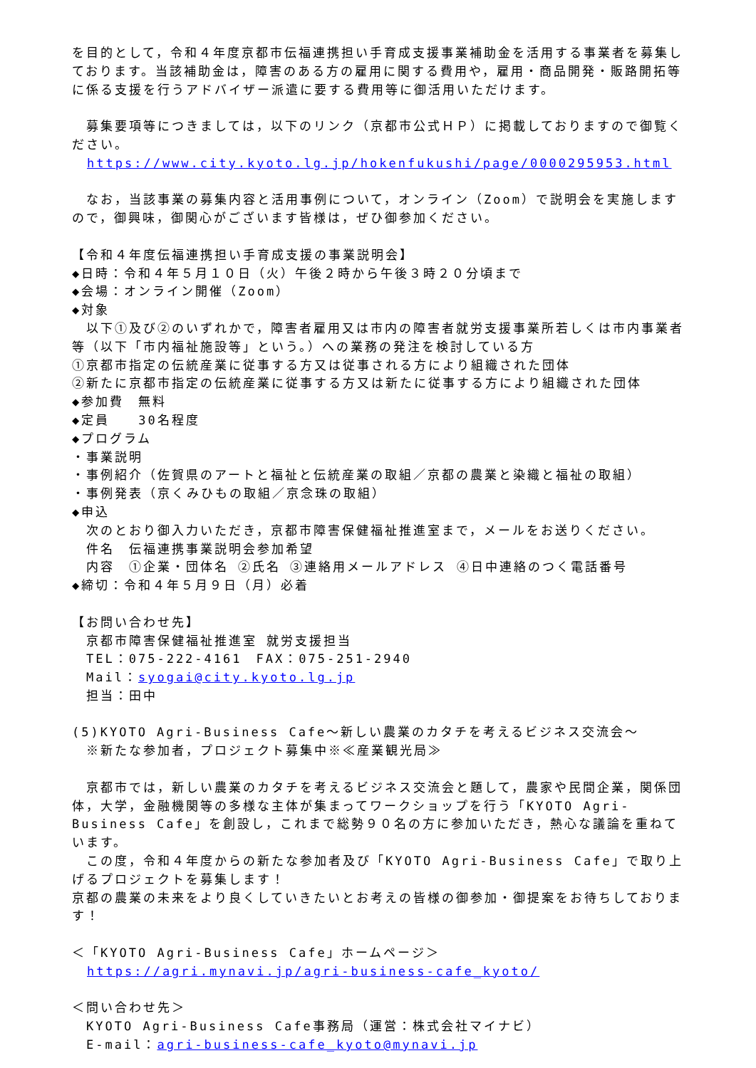を目的として，令和４年度京都市伝福連携担い手育成支援事業補助金を活用する事業者を募集しております。当該補助金は，障害のある方の雇用に関する費用や，雇用・商品開発・販路開拓等に係る支援を行うアドバイザー派遣に要する費用等に御活用いただけます。
　募集要項等につきましては，以下のリンク（京都市公式ＨＰ）に掲載しておりますので御覧ください。
https://www.city.kyoto.lg.jp/hokenfukushi/page/0000295953.html
　なお，当該事業の募集内容と活用事例について，オンライン（Zoom）で説明会を実施しますので，御興味，御関心がございます皆様は，ぜひ御参加ください。
【令和４年度伝福連携担い手育成支援の事業説明会】
◆日時：令和４年５月１０日（火）午後２時から午後３時２０分頃まで
◆会場：オンライン開催（Zoom）
◆対象
　以下①及び②のいずれかで，障害者雇用又は市内の障害者就労支援事業所若しくは市内事業者等（以下「市内福祉施設等」という。）への業務の発注を検討している方
①京都市指定の伝統産業に従事する方又は従事される方により組織された団体
②新たに京都市指定の伝統産業に従事する方又は新たに従事する方により組織された団体
◆参加費　無料
◆定員　　30名程度
◆プログラム
・事業説明
・事例紹介（佐賀県のアートと福祉と伝統産業の取組／京都の農業と染織と福祉の取組）
・事例発表（京くみひもの取組／京念珠の取組）
◆申込
　次のとおり御入力いただき，京都市障害保健福祉推進室まで，メールをお送りください。
　件名　伝福連携事業説明会参加希望
　内容　①企業・団体名 ②氏名 ③連絡用メールアドレス ④日中連絡のつく電話番号
◆締切：令和４年５月９日（月）必着
【お問い合わせ先】
　京都市障害保健福祉推進室 就労支援担当
　TEL：075-222-4161　FAX：075-251-2940
　Mail：syogai@city.kyoto.lg.jp
　担当：田中
(5)KYOTO Agri-Business Cafe～新しい農業のカタチを考えるビジネス交流会～
　※新たな参加者，プロジェクト募集中※≪産業観光局≫
　京都市では，新しい農業のカタチを考えるビジネス交流会と題して，農家や民間企業，関係団体，大学，金融機関等の多様な主体が集まってワークショップを行う「KYOTO Agri-Business Cafe」を創設し，これまで総勢９０名の方に参加いただき，熱心な議論を重ねています。
　この度，令和４年度からの新たな参加者及び「KYOTO Agri-Business Cafe」で取り上げるプロジェクトを募集します！
京都の農業の未来をより良くしていきたいとお考えの皆様の御参加・御提案をお待ちしております！
＜「KYOTO Agri-Business Cafe」ホームページ＞
https://agri.mynavi.jp/agri-business-cafe_kyoto/
＜問い合わせ先＞
　KYOTO Agri-Business Cafe事務局（運営：株式会社マイナビ）
　E-mail：agri-business-cafe_kyoto@mynavi.jp